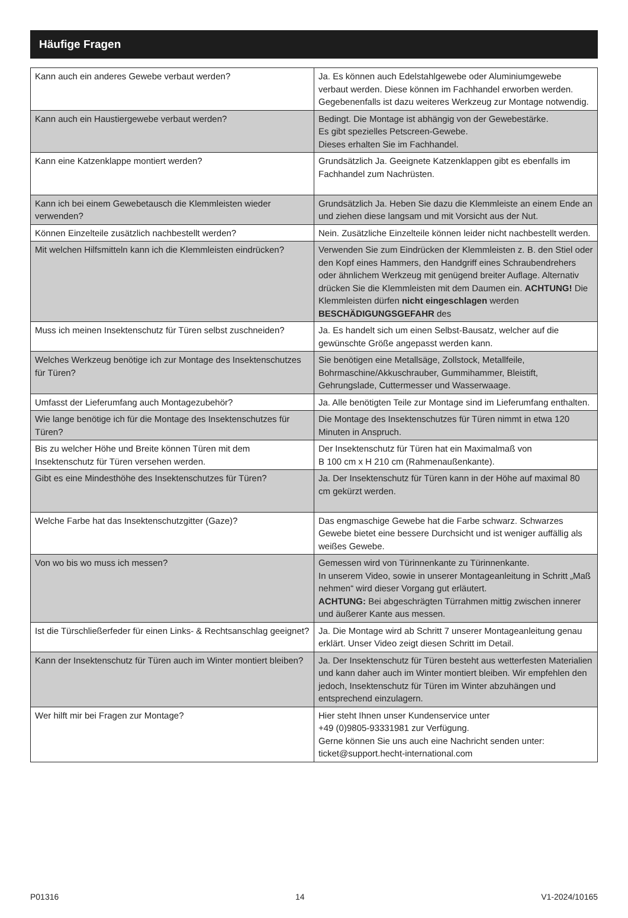Häufige Fragen
| Kann auch ein anderes Gewebe verbaut werden? | Ja. Es können auch Edelstahlgewebe oder Aluminiumgewebe verbaut werden. Diese können im Fachhandel erworben werden. Gegebenenfalls ist dazu weiteres Werkzeug zur Montage notwendig. |
| Kann auch ein Haustiergewebe verbaut werden? | Bedingt. Die Montage ist abhängig von der Gewebestärke. Es gibt spezielles Petscreen-Gewebe. Dieses erhalten Sie im Fachhandel. |
| Kann eine Katzenklappe montiert werden? | Grundsätzlich Ja. Geeignete Katzenklappen gibt es ebenfalls im Fachhandel zum Nachrüsten. |
| Kann ich bei einem Gewebetausch die Klemmleisten wieder verwenden? | Grundsätzlich Ja. Heben Sie dazu die Klemmleiste an einem Ende an und ziehen diese langsam und mit Vorsicht aus der Nut. |
| Können Einzelteile zusätzlich nachbestellt werden? | Nein. Zusätzliche Einzelteile können leider nicht nachbestellt werden. |
| Mit welchen Hilfsmitteln kann ich die Klemmleisten eindrücken? | Verwenden Sie zum Eindrücken der Klemmleisten z. B. den Stiel oder den Kopf eines Hammers, den Handgriff eines Schraubendrehers oder ähnlichem Werkzeug mit genügend breiter Auflage. Alternativ drücken Sie die Klemmleisten mit dem Daumen ein. ACHTUNG! Die Klemmleisten dürfen nicht eingeschlagen werden BESCHÄDIGUNGSGEFAHR des |
| Muss ich meinen Insektenschutz für Türen selbst zuschneiden? | Ja. Es handelt sich um einen Selbst-Bausatz, welcher auf die gewünschte Größe angepasst werden kann. |
| Welches Werkzeug benötige ich zur Montage des Insektenschutzes für Türen? | Sie benötigen eine Metallsäge, Zollstock, Metallfeile, Bohrmaschine/Akkuschrauber, Gummihammer, Bleistift, Gehrungslade, Cuttermesser und Wasserwaage. |
| Umfasst der Lieferumfang auch Montagezubehör? | Ja. Alle benötigten Teile zur Montage sind im Lieferumfang enthalten. |
| Wie lange benötige ich für die Montage des Insektenschutzes für Türen? | Die Montage des Insektenschutzes für Türen nimmt in etwa 120 Minuten in Anspruch. |
| Bis zu welcher Höhe und Breite können Türen mit dem Insektenschutz für Türen versehen werden. | Der Insektenschutz für Türen hat ein Maximalmaß von B 100 cm x H 210 cm (Rahmenaußenkante). |
| Gibt es eine Mindesthöhe des Insektenschutzes für Türen? | Ja. Der Insektenschutz für Türen kann in der Höhe auf maximal 80 cm gekürzt werden. |
| Welche Farbe hat das Insektenschutzgitter (Gaze)? | Das engmaschige Gewebe hat die Farbe schwarz. Schwarzes Gewebe bietet eine bessere Durchsicht und ist weniger auffällig als weißes Gewebe. |
| Von wo bis wo muss ich messen? | Gemessen wird von Türinnenkante zu Türinnenkante. In unserem Video, sowie in unserer Montageanleitung in Schritt „Maß nehmen“ wird dieser Vorgang gut erläutert. ACHTUNG: Bei abgeschrägten Türrahmen mittig zwischen innerer und äußerer Kante aus messen. |
| Ist die Türschließerfeder für einen Links- & Rechtsanschlag geeignet? | Ja. Die Montage wird ab Schritt 7 unserer Montageanleitung genau erklärt. Unser Video zeigt diesen Schritt im Detail. |
| Kann der Insektenschutz für Türen auch im Winter montiert bleiben? | Ja. Der Insektenschutz für Türen besteht aus wetterfesten Materialien und kann daher auch im Winter montiert bleiben. Wir empfehlen den jedoch, Insektenschutz für Türen im Winter abzuhängen und entsprechend einzulagern. |
| Wer hilft mir bei Fragen zur Montage? | Hier steht Ihnen unser Kundenservice unter +49 (0)9805-93331981 zur Verfügung. Gerne können Sie uns auch eine Nachricht senden unter: ticket@support.hecht-international.com |
P01316 14 V1-2024/10165